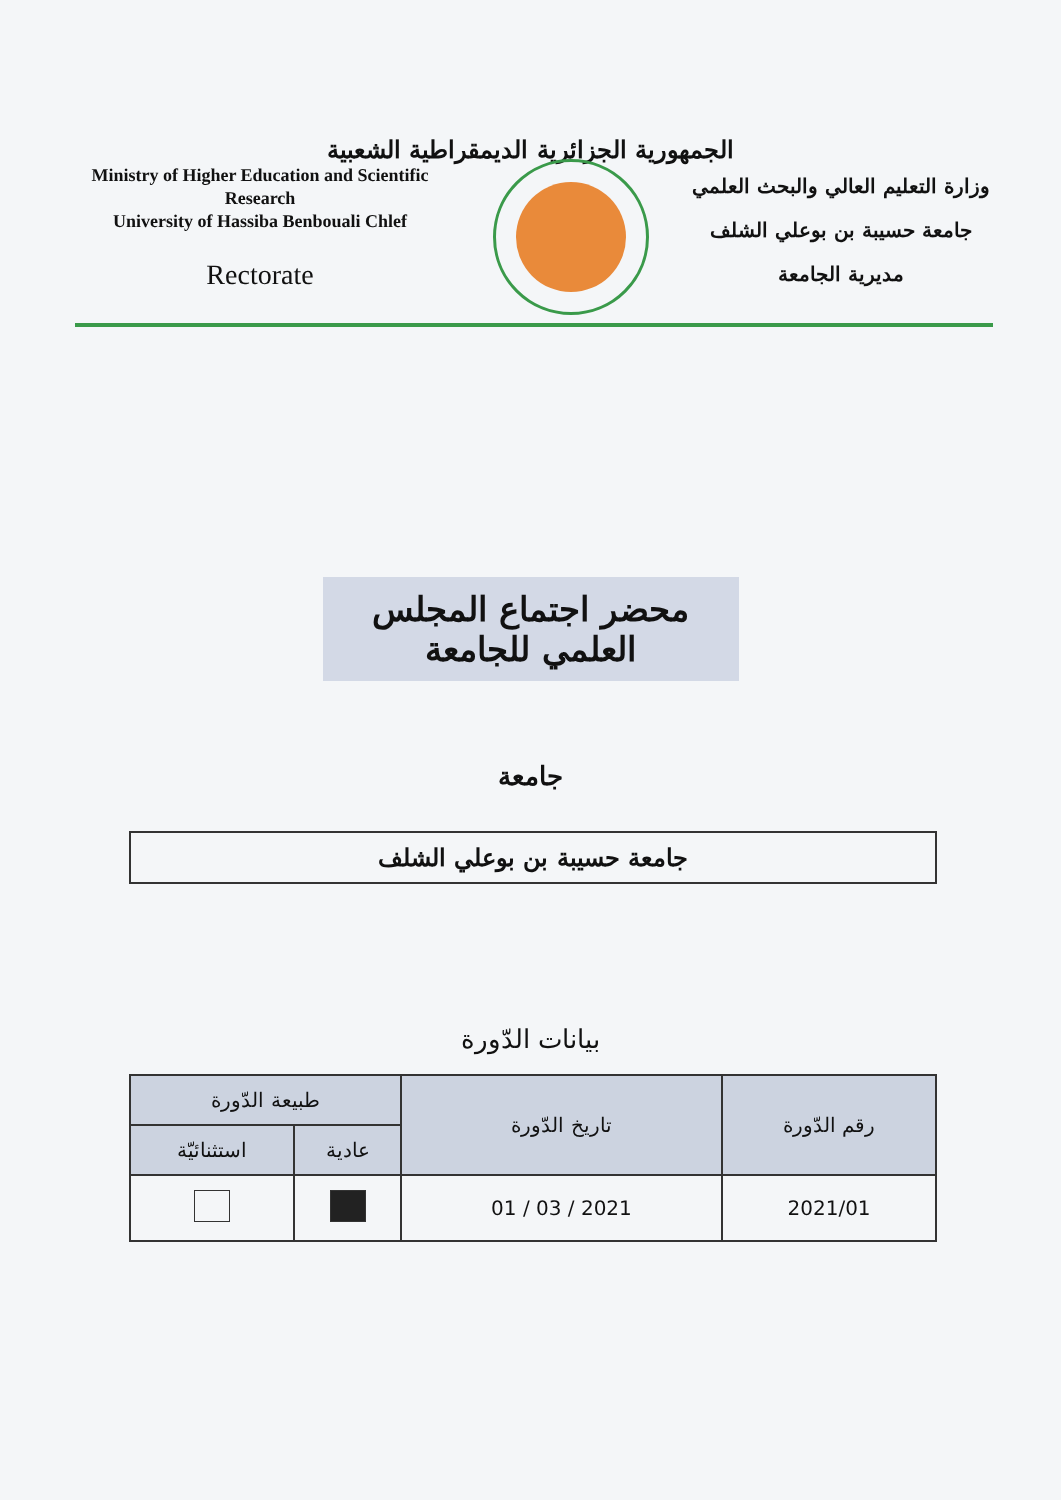الجمهورية الجزائرية الديمقراطية الشعبية
Ministry of Higher Education and Scientific Research
University of Hassiba Benbouali Chlef
Rectorate
وزارة التعليم العالي والبحث العلمي
جامعة حسيبة بن بوعلي الشلف
مديرية الجامعة
محضر اجتماع المجلس العلمي للجامعة
جامعة
جامعة حسيبة بن بوعلي الشلف
بيانات الدّورة
| رقم الدّورة | تاريخ الدّورة | طبيعة الدّورة | |
| --- | --- | --- | --- |
| | | عادية | استثنائيّة |
| 2021/01 | 2021 / 03 / 01 | | |